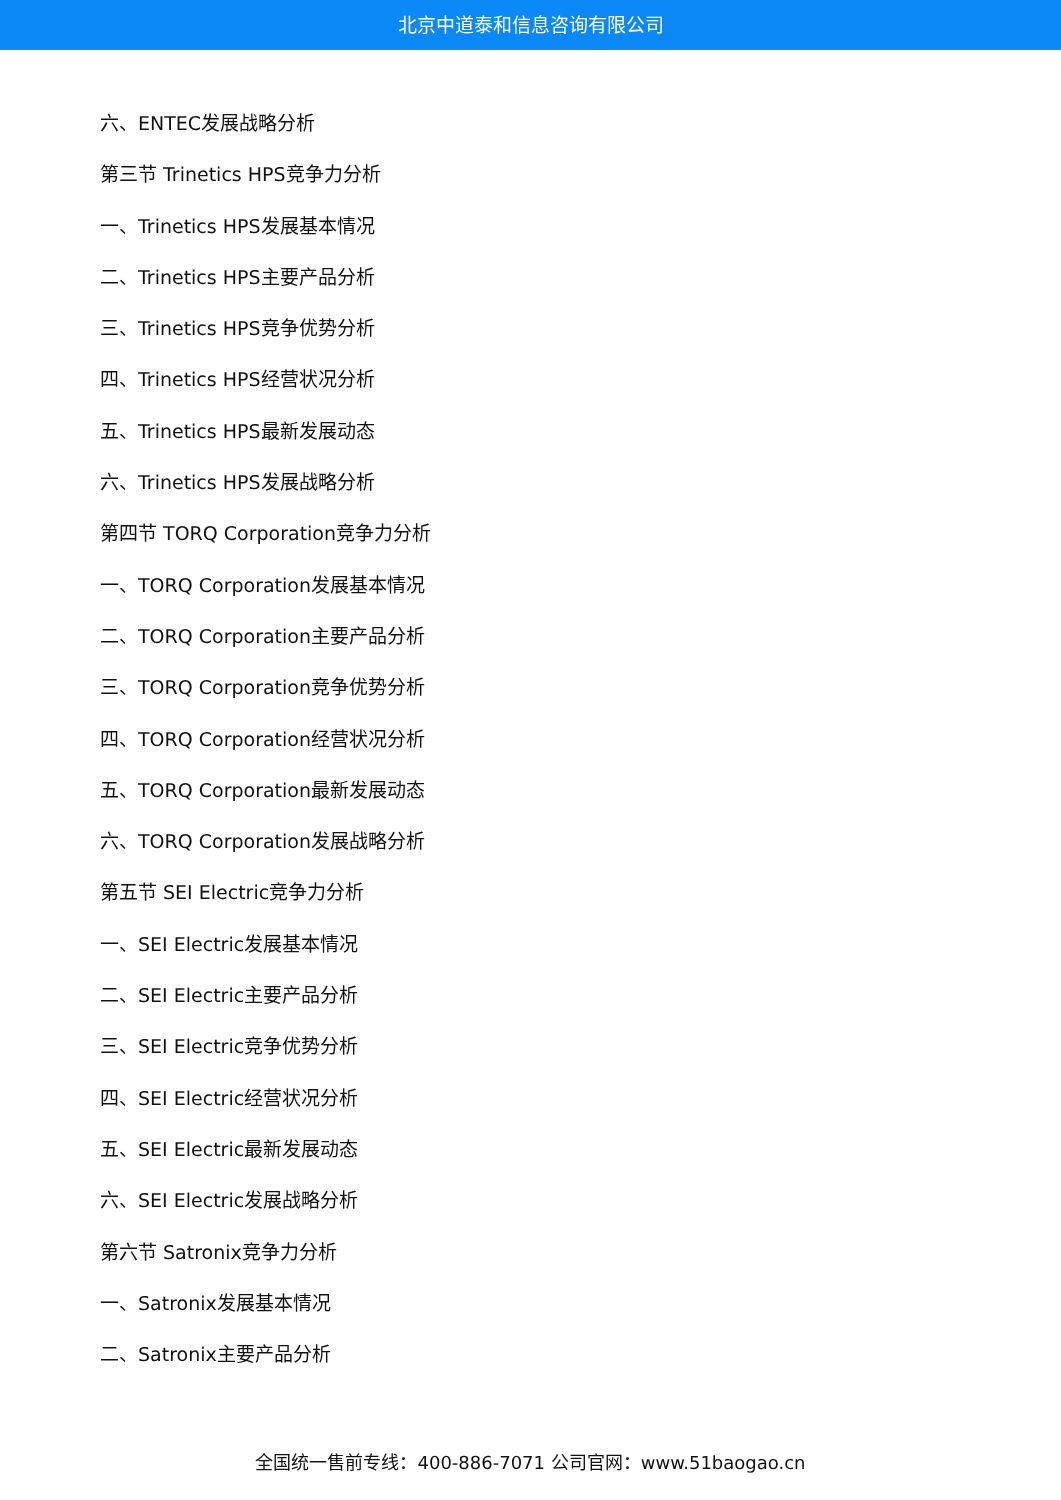北京中道泰和信息咨询有限公司
六、ENTEC发展战略分析
第三节 Trinetics HPS竞争力分析
一、Trinetics HPS发展基本情况
二、Trinetics HPS主要产品分析
三、Trinetics HPS竞争优势分析
四、Trinetics HPS经营状况分析
五、Trinetics HPS最新发展动态
六、Trinetics HPS发展战略分析
第四节 TORQ Corporation竞争力分析
一、TORQ Corporation发展基本情况
二、TORQ Corporation主要产品分析
三、TORQ Corporation竞争优势分析
四、TORQ Corporation经营状况分析
五、TORQ Corporation最新发展动态
六、TORQ Corporation发展战略分析
第五节 SEI Electric竞争力分析
一、SEI Electric发展基本情况
二、SEI Electric主要产品分析
三、SEI Electric竞争优势分析
四、SEI Electric经营状况分析
五、SEI Electric最新发展动态
六、SEI Electric发展战略分析
第六节 Satronix竞争力分析
一、Satronix发展基本情况
二、Satronix主要产品分析
全国统一售前专线：400-886-7071 公司官网：www.51baogao.cn